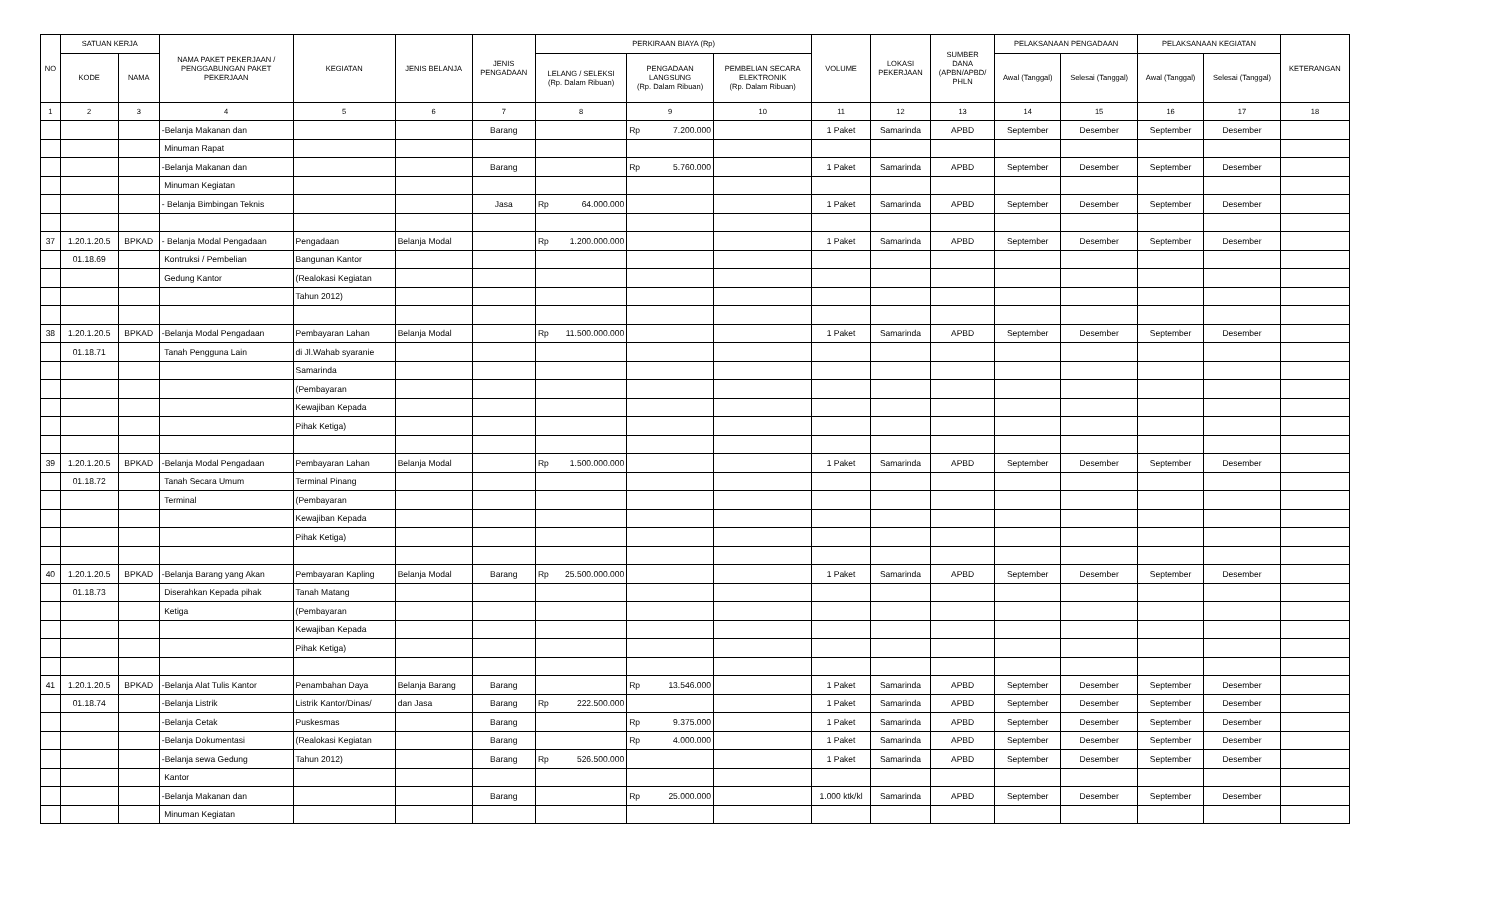| NO | SATUAN KERJA | | NAMA PAKET PEKERJAAN / PENGGABUNGAN PAKET PEKERJAAN | KEGIATAN | JENIS BELANJA | JENIS PENGADAAN | PERKIRAAN BIAYA (Rp) | | | VOLUME | LOKASI PEKERJAAN | SUMBER DANA (APBN/APBD/ PHLN | PELAKSANAAN PENGADAAN | | PELAKSANAAN KEGIATAN | | KETERANGAN |
| --- | --- | --- | --- | --- | --- | --- | --- | --- | --- | --- | --- | --- | --- | --- | --- | --- | --- |
| | KODE | NAMA | | | | | LELANG / SELEKSI (Rp. Dalam Ribuan) | PENGADAAN LANGSUNG (Rp. Dalam Ribuan) | PEMBELIAN SECARA ELEKTRONIK (Rp. Dalam Ribuan) | | | | Awal (Tanggal) | Selesai (Tanggal) | Awal (Tanggal) | Selesai (Tanggal) | |
| 1 | 2 | 3 | 4 | 5 | 6 | 7 | 8 | 9 | 10 | 11 | 12 | 13 | 14 | 15 | 16 | 17 | 18 |
| | | | -Belanja Makanan dan | | | Barang | | Rp 7.200.000 | | 1 Paket | Samarinda | APBD | September | Desember | September | Desember | |
| | | | Minuman Rapat | | | | | | | | | | | | | | |
| | | | -Belanja Makanan dan | | | Barang | | Rp 5.760.000 | | 1 Paket | Samarinda | APBD | September | Desember | September | Desember | |
| | | | Minuman Kegiatan | | | | | | | | | | | | | | |
| | | | - Belanja Bimbingan Teknis | | | Jasa | Rp 64.000.000 | | | 1 Paket | Samarinda | APBD | September | Desember | September | Desember | |
| 37 | 1.20.1.20.5 | BPKAD | - Belanja Modal Pengadaan | Pengadaan | Belanja Modal | | Rp 1.200.000.000 | | | 1 Paket | Samarinda | APBD | September | Desember | September | Desember | |
| | 01.18.69 | | Kontruksi / Pembelian | Bangunan Kantor | | | | | | | | | | | | | |
| | | | Gedung Kantor | (Realokasi Kegiatan | | | | | | | | | | | | | |
| | | | | Tahun 2012) | | | | | | | | | | | | | |
| 38 | 1.20.1.20.5 | BPKAD | -Belanja Modal Pengadaan | Pembayaran Lahan | Belanja Modal | | Rp 11.500.000.000 | | | 1 Paket | Samarinda | APBD | September | Desember | September | Desember | |
| | 01.18.71 | | Tanah Pengguna Lain | di Jl.Wahab syaranie | | | | | | | | | | | | | |
| | | | | Samarinda | | | | | | | | | | | | | |
| | | | | (Pembayaran | | | | | | | | | | | | | |
| | | | | Kewajiban Kepada | | | | | | | | | | | | | |
| | | | | Pihak Ketiga) | | | | | | | | | | | | | |
| 39 | 1.20.1.20.5 | BPKAD | -Belanja Modal Pengadaan | Pembayaran Lahan | Belanja Modal | | Rp 1.500.000.000 | | | 1 Paket | Samarinda | APBD | September | Desember | September | Desember | |
| | 01.18.72 | | Tanah Secara Umum | Terminal Pinang | | | | | | | | | | | | | |
| | | | Terminal | (Pembayaran | | | | | | | | | | | | | |
| | | | | Kewajiban Kepada | | | | | | | | | | | | | |
| | | | | Pihak Ketiga) | | | | | | | | | | | | | |
| 40 | 1.20.1.20.5 | BPKAD | -Belanja Barang yang Akan | Pembayaran Kapling | Belanja Modal | Barang | Rp 25.500.000.000 | | | 1 Paket | Samarinda | APBD | September | Desember | September | Desember | |
| | 01.18.73 | | Diserahkan Kepada pihak | Tanah Matang | | | | | | | | | | | | | |
| | | | Ketiga | (Pembayaran | | | | | | | | | | | | | |
| | | | | Kewajiban Kepada | | | | | | | | | | | | | |
| | | | | Pihak Ketiga) | | | | | | | | | | | | | |
| 41 | 1.20.1.20.5 | BPKAD | -Belanja Alat Tulis Kantor | Penambahan Daya | Belanja Barang | Barang | | Rp 13.546.000 | | 1 Paket | Samarinda | APBD | September | Desember | September | Desember | |
| | 01.18.74 | | -Belanja Listrik | Listrik Kantor/Dinas/ | dan Jasa | Barang | Rp 222.500.000 | | | 1 Paket | Samarinda | APBD | September | Desember | September | Desember | |
| | | | -Belanja Cetak | Puskesmas | | Barang | | Rp 9.375.000 | | 1 Paket | Samarinda | APBD | September | Desember | September | Desember | |
| | | | -Belanja Dokumentasi | (Realokasi Kegiatan | | Barang | | Rp 4.000.000 | | 1 Paket | Samarinda | APBD | September | Desember | September | Desember | |
| | | | -Belanja sewa Gedung | Tahun 2012) | | Barang | Rp 526.500.000 | | | 1 Paket | Samarinda | APBD | September | Desember | September | Desember | |
| | | | Kantor | | | | | | | | | | | | | | |
| | | | -Belanja Makanan dan | | | Barang | | Rp 25.000.000 | | 1.000 ktk/kl | Samarinda | APBD | September | Desember | September | Desember | |
| | | | Minuman Kegiatan | | | | | | | | | | | | | | |